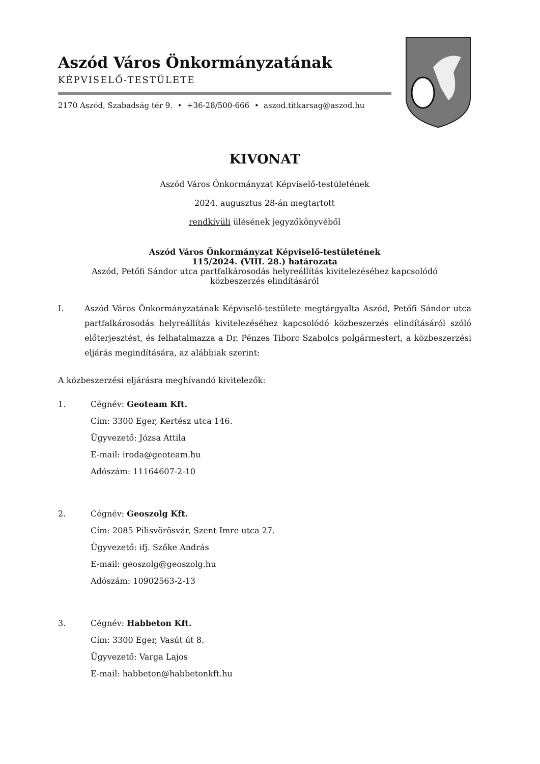Aszód Város Önkormányzatának
KÉPVISELŐ-TESTÜLETE
2170 Aszód, Szabadság tér 9. • +36-28/500-666 • aszod.titkarsag@aszod.hu
KIVONAT
Aszód Város Önkormányzat Képviselő-testületének
2024. augusztus 28-án megtartott
rendkívüli ülésének jegyzőkönyvéből
Aszód Város Önkormányzat Képviselő-testületének
115/2024. (VIII. 28.) határozata
Aszód, Petőfi Sándor utca partfalkárosodás helyreállítás kivitelezéséhez kapcsolódó
közbeszerzés elindításáról
I. Aszód Város Önkormányzatának Képviselő-testülete megtárgyalta Aszód, Petőfi Sándor utca partfalkárosodás helyreállítás kivitelezéséhez kapcsolódó közbeszerzés elindításáról szóló előterjesztést, és felhatalmazza a Dr. Pénzes Tiborc Szabolcs polgármestert, a közbeszerzési eljárás megindítására, az alábbiak szerint:
A közbeszerzési eljárásra meghívandó kivitelezők:
1. Cégnév: Geoteam Kft.
Cím: 3300 Eger, Kertész utca 146.
Ügyvezető: Józsa Attila
E-mail: iroda@geoteam.hu
Adószám: 11164607-2-10
2. Cégnév: Geoszolg Kft.
Cím: 2085 Pilisvörösvár, Szent Imre utca 27.
Ügyvezető: ifj. Szőke András
E-mail: geoszolg@geoszolg.hu
Adószám: 10902563-2-13
3. Cégnév: Habbeton Kft.
Cím: 3300 Eger, Vasút út 8.
Ügyvezető: Varga Lajos
E-mail: habbeton@habbetonkft.hu